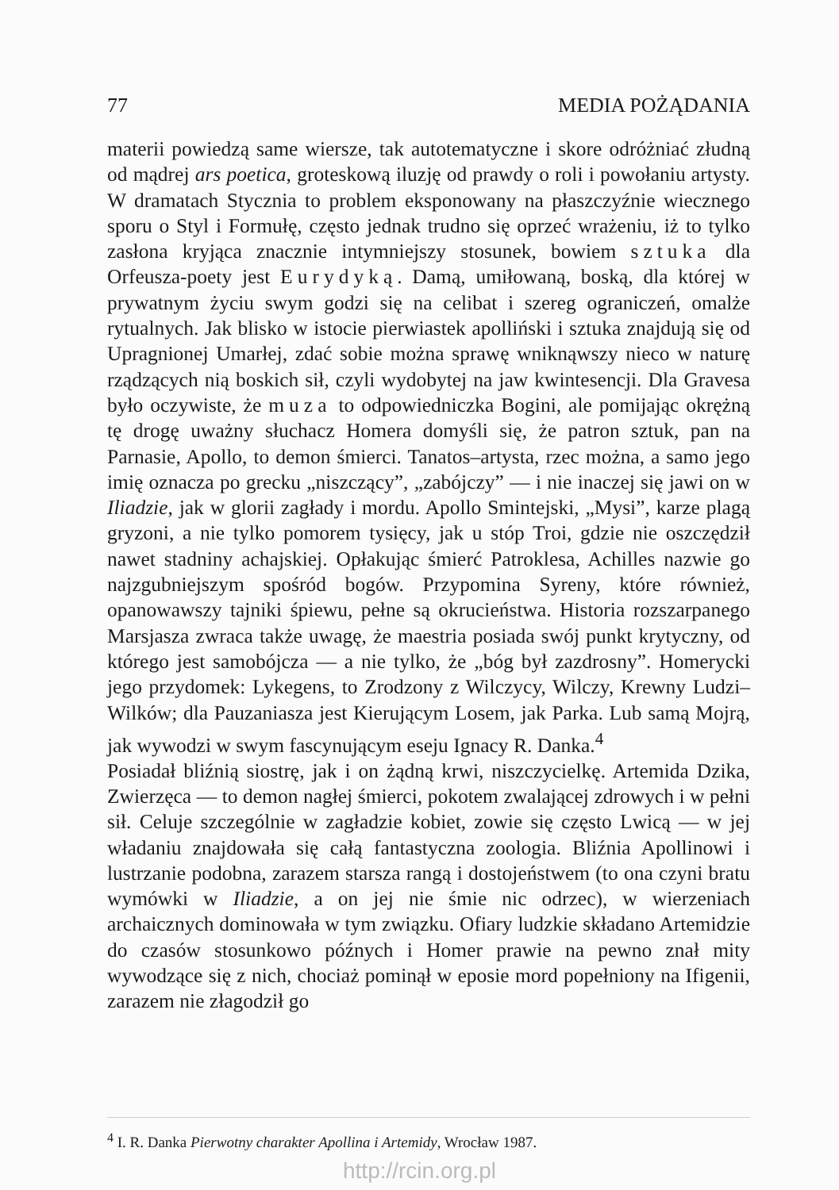77 MEDIA POŻĄDANIA
materii powiedzą same wiersze, tak autotematyczne i skore odróżniać złudną od mądrej ars poetica, groteskową iluzję od prawdy o roli i powołaniu artysty. W dramatach Stycznia to problem eksponowany na płaszczyźnie wiecznego sporu o Styl i Formułę, często jednak trudno się oprzeć wrażeniu, iż to tylko zasłona kryjąca znacznie intymniejszy stosunek, bowiem sztuka dla Orfeusza-poety jest Eurydyką. Damą, umiłowaną, boską, dla której w prywatnym życiu swym godzi się na celibat i szereg ograniczeń, omalże rytualnych. Jak blisko w istocie pierwiastek apolliński i sztuka znajdują się od Upragnionej Umarłej, zdać sobie można sprawę wniknąwszy nieco w naturę rządzących nią boskich sił, czyli wydobytej na jaw kwintesencji. Dla Gravesa było oczywiste, że muza to odpowiedniczka Bogini, ale pomijając okrężną tę drogę uważny słuchacz Homera domyśli się, że patron sztuk, pan na Parnasie, Apollo, to demon śmierci. Tanatos–artysta, rzec można, a samo jego imię oznacza po grecku „niszczący”, „zabójczy” — i nie inaczej się jawi on w Iliadzie, jak w glorii zagłady i mordu. Apollo Smintejski, „Mysi”, karze plagą gryzoni, a nie tylko pomorem tysięcy, jak u stóp Troi, gdzie nie oszczędził nawet stadniny achajskiej. Opłakując śmierć Patroklesa, Achilles nazwie go najzgubniejszym spośród bogów. Przypomina Syreny, które również, opanowawszy tajniki śpiewu, pełne są okrucieństwa. Historia rozszarpanego Marsjasza zwraca także uwagę, że maestria posiada swój punkt krytyczny, od którego jest samobójcza — a nie tylko, że „bóg był zazdrosny”. Homerycki jego przydomek: Lykegens, to Zrodzony z Wilczycy, Wilczy, Krewny Ludzi–Wilków; dla Pauzaniasza jest Kierującym Losem, jak Parka. Lub samą Mojrą, jak wywodzi w swym fascynującym eseju Ignacy R. Danka.<sup>4</sup>
Posiadał bliźnią siostrę, jak i on żądną krwi, niszczycielkę. Artemida Dzika, Zwierzęca — to demon nagłej śmierci, pokotem zwalającej zdrowych i w pełni sił. Celuje szczególnie w zagładzie kobiet, zowie się często Lwicą — w jej władaniu znajdowała się całą fantastyczna zoologia. Bliźnia Apollinowi i lustrzanie podobna, zarazem starsza rangą i dostojeństwem (to ona czyni bratu wymówki w Iliadzie, a on jej nie śmie nic odrzec), w wierzeniach archaicznych dominowała w tym związku. Ofiary ludzkie składano Artemidzie do czasów stosunkowo późnych i Homer prawie na pewno znał mity wywodzące się z nich, chociaż pominął w eposie mord popełniony na Ifigenii, zarazem nie złagodził go
<sup>4</sup> I. R. Danka Pierwotny charakter Apollina i Artemidy, Wrocław 1987.
http://rcin.org.pl